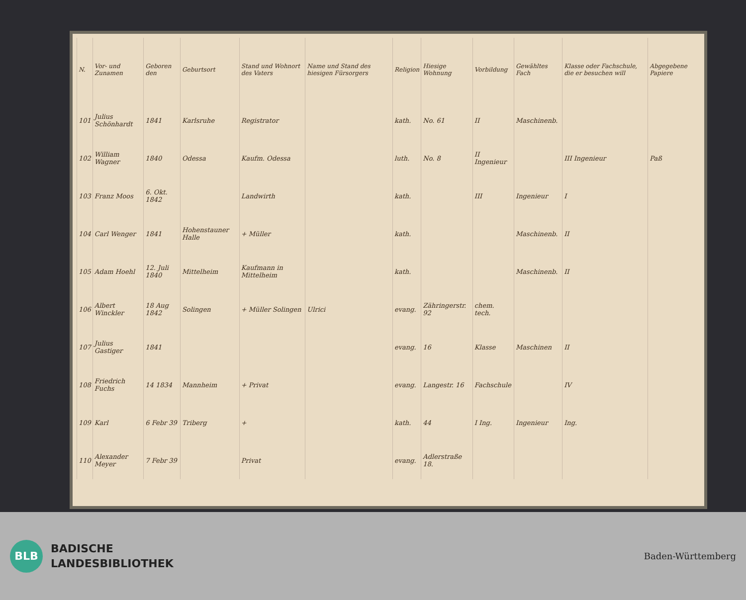| N. | Vor- und Zunamen | Geboren den | Geburtsort | Stand und Wohnort des Vaters | Name und Stand des hiesigen Fürsorgers |
| --- | --- | --- | --- | --- | --- |
| 101 | Julius Schönhardt | 1841 | Karlsruhe | Registrator | |
| 102 | William Wagner | 1840 | Odessa | Kaufm. Odessa | |
| 103 | Franz Moos | 6. Okt. 1842 | | Landwirth | |
| 104 | Carl Wenger | 1841 | Hohenstauner Halle | + Müller | |
| 105 | Adam Hoehl | 12. Juli 1840 | Mittelheim | Kaufmann in Mittelheim | |
| 106 | Albert Winckler | 18 Aug 1842 | Solingen | + Müller Solingen | Ulrici |
| 107 | Julius Gastiger | 1841 | | | |
| 108 | Friedrich Fuchs | 14 1834 | Mannheim | + Privat | |
| 109 | Karl | 6 Febr 39 | Triberg | + | |
| 110 | Alexander Meyer | 7 Febr 39 | | Privat | |
| Religion | Hiesige Wohnung | Vorbildung | Gewähltes Fach | Klasse oder Fachschule, die er besuchen will | Abgegebene Papiere |
| --- | --- | --- | --- | --- | --- |
| kath. | No. 61 | II | Maschinenb. | | |
| luth. | No. 8 | II Ingenieur | | III Ingenieur | Paß |
| kath. | | III | Ingenieur | I | |
| kath. | | | Maschinenb. | II | |
| kath. | | | Maschinenb. | II | |
| evang. | Zähringerstr. 92 | chem. tech. | | | |
| evang. | 16 | Klasse | Maschinen | II | |
| evang. | Langestr. 16 | Fachschule | | IV | |
| kath. | 44 | I Ing. | Ingenieur | Ing. | |
| evang. | Adlerstraße 18. | | | | |
BLB
BADISCHE
LANDESBIBLIOTHEK
Baden-Württemberg